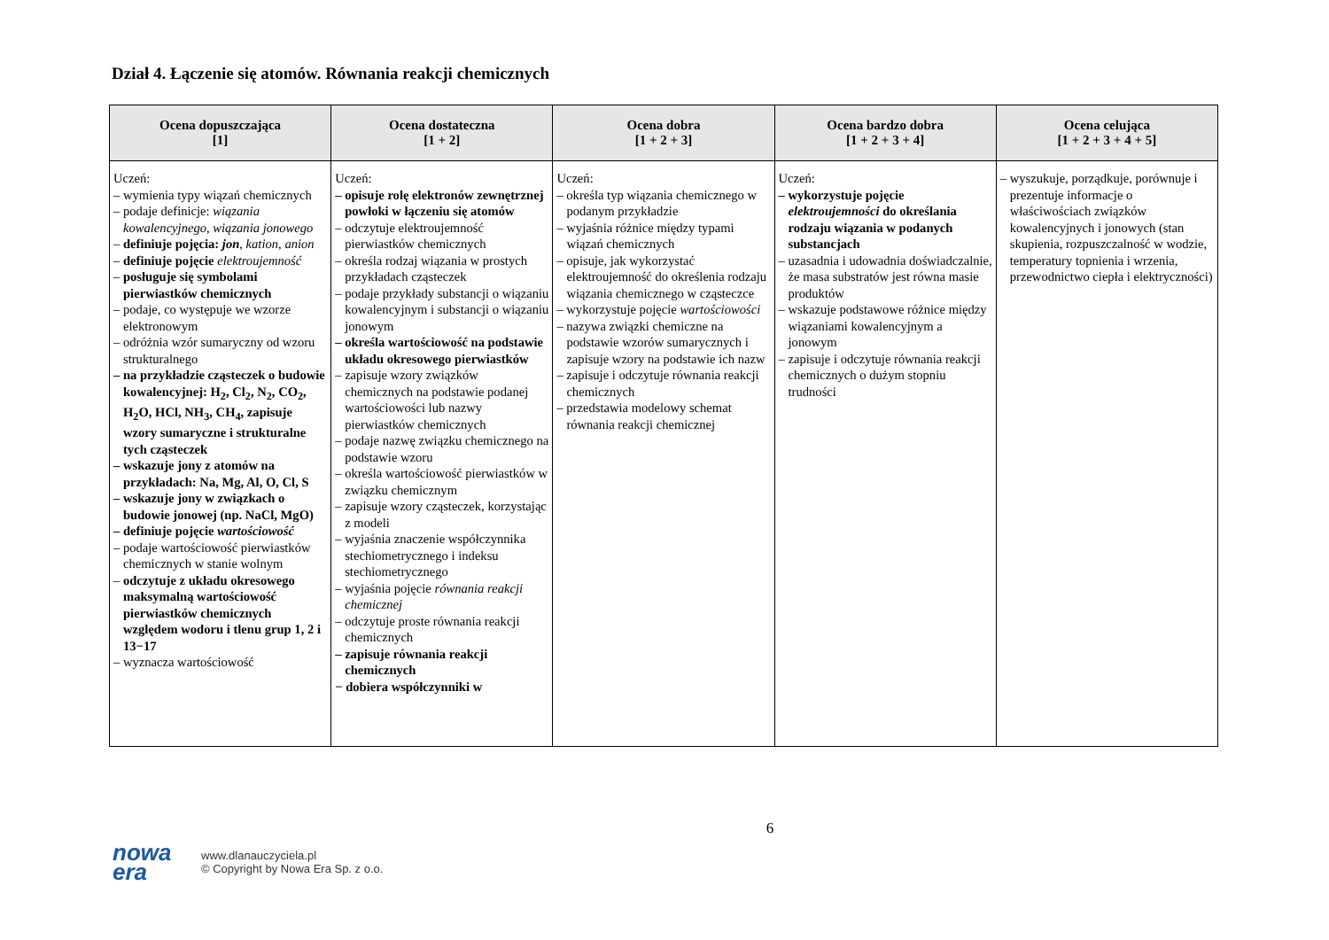Dział 4. Łączenie się atomów. Równania reakcji chemicznych
| Ocena dopuszczająca [1] | Ocena dostateczna [1 + 2] | Ocena dobra [1 + 2 + 3] | Ocena bardzo dobra [1 + 2 + 3 + 4] | Ocena celująca [1 + 2 + 3 + 4 + 5] |
| --- | --- | --- | --- | --- |
| Uczeń: – wymienia typy wiązań chemicznych – podaje definicje: wiązania kowalencyjnego , wiązania jonowego – definiuje pojęcia: jon , kation , anion – definiuje pojęcie elektroujemność – posługuje się symbolami pierwiastków chemicznych – podaje, co występuje we wzorze elektronowym – odróżnia wzór sumaryczny od wzoru strukturalnego – na przykładzie cząsteczek o budowie kowalencyjnej: H<sub>2</sub>, Cl<sub>2</sub>, N<sub>2</sub>, CO<sub>2</sub>, H<sub>2</sub>O, HCl, NH<sub>3</sub>, CH<sub>4</sub>, zapisuje wzory sumaryczne i strukturalne tych cząsteczek – wskazuje jony z atomów na przykładach: Na, Mg, Al, O, Cl, S – wskazuje jony w związkach o budowie jonowej (np. NaCl, MgO) – definiuje pojęcie wartościowość – podaje wartościowość pierwiastków chemicznych w stanie wolnym – odczytuje z układu okresowego maksymalną wartościowość pierwiastków chemicznych względem wodoru i tlenu grup 1, 2 i 13−17 – wyznacza wartościowość | Uczeń: – opisuje rolę elektronów zewnętrznej powłoki w łączeniu się atomów – odczytuje elektroujemność pierwiastków chemicznych – określa rodzaj wiązania w prostych przykładach cząsteczek – podaje przykłady substancji o wiązaniu kowalencyjnym i substancji o wiązaniu jonowym – określa wartościowość na podstawie układu okresowego pierwiastków – zapisuje wzory związków chemicznych na podstawie podanej wartościowości lub nazwy pierwiastków chemicznych – podaje nazwę związku chemicznego na podstawie wzoru – określa wartościowość pierwiastków w związku chemicznym – zapisuje wzory cząsteczek, korzystając z modeli – wyjaśnia znaczenie współczynnika stechiometrycznego i indeksu stechiometrycznego – wyjaśnia pojęcie równania reakcji chemicznej – odczytuje proste równania reakcji chemicznych – zapisuje równania reakcji chemicznych − dobiera współczynniki w | Uczeń: – określa typ wiązania chemicznego w podanym przykładzie – wyjaśnia różnice między typami wiązań chemicznych – opisuje, jak wykorzystać elektroujemność do określenia rodzaju wiązania chemicznego w cząsteczce – wykorzystuje pojęcie wartościowości – nazywa związki chemiczne na podstawie wzorów sumarycznych i zapisuje wzory na podstawie ich nazw – zapisuje i odczytuje równania reakcji chemicznych – przedstawia modelowy schemat równania reakcji chemicznej | Uczeń: – wykorzystuje pojęcie elektroujemności do określania rodzaju wiązania w podanych substancjach – uzasadnia i udowadnia doświadczalnie, że masa substratów jest równa masie produktów – wskazuje podstawowe różnice między wiązaniami kowalencyjnym a jonowym – zapisuje i odczytuje równania reakcji chemicznych o dużym stopniu trudności | – wyszukuje, porządkuje, porównuje i prezentuje informacje o właściwościach związków kowalencyjnych i jonowych (stan skupienia, rozpuszczalność w wodzie, temperatury topnienia i wrzenia, przewodnictwo ciepła i elektryczności) |
6
nowa
era
www.dlanauczyciela.pl
© Copyright by Nowa Era Sp. z o.o.